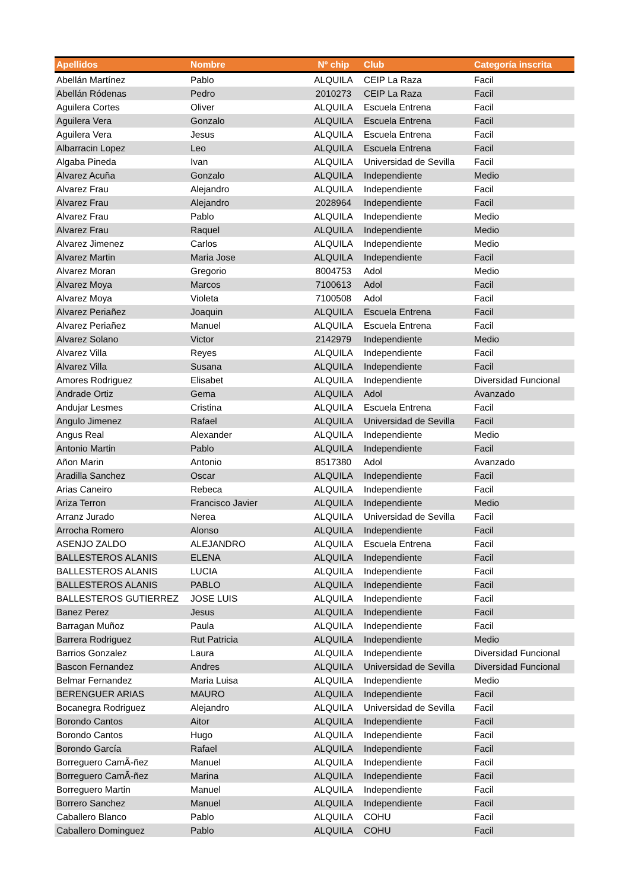| Apellidos | Nombre | Nº chip | Club | Categoría inscrita |
| --- | --- | --- | --- | --- |
| Abellán Martínez | Pablo | ALQUILA | CEIP La Raza | Facil |
| Abellán Ródenas | Pedro | 2010273 | CEIP La Raza | Facil |
| Aguilera Cortes | Oliver | ALQUILA | Escuela Entrena | Facil |
| Aguilera Vera | Gonzalo | ALQUILA | Escuela Entrena | Facil |
| Aguilera Vera | Jesus | ALQUILA | Escuela Entrena | Facil |
| Albarracin Lopez | Leo | ALQUILA | Escuela Entrena | Facil |
| Algaba Pineda | Ivan | ALQUILA | Universidad de Sevilla | Facil |
| Alvarez Acuña | Gonzalo | ALQUILA | Independiente | Medio |
| Alvarez Frau | Alejandro | ALQUILA | Independiente | Facil |
| Alvarez Frau | Alejandro | 2028964 | Independiente | Facil |
| Alvarez Frau | Pablo | ALQUILA | Independiente | Medio |
| Alvarez Frau | Raquel | ALQUILA | Independiente | Medio |
| Alvarez Jimenez | Carlos | ALQUILA | Independiente | Medio |
| Alvarez Martin | Maria Jose | ALQUILA | Independiente | Facil |
| Alvarez Moran | Gregorio | 8004753 | Adol | Medio |
| Alvarez Moya | Marcos | 7100613 | Adol | Facil |
| Alvarez Moya | Violeta | 7100508 | Adol | Facil |
| Alvarez Periañez | Joaquin | ALQUILA | Escuela Entrena | Facil |
| Alvarez Periañez | Manuel | ALQUILA | Escuela Entrena | Facil |
| Alvarez Solano | Victor | 2142979 | Independiente | Medio |
| Alvarez Villa | Reyes | ALQUILA | Independiente | Facil |
| Alvarez Villa | Susana | ALQUILA | Independiente | Facil |
| Amores Rodriguez | Elisabet | ALQUILA | Independiente | Diversidad Funcional |
| Andrade Ortiz | Gema | ALQUILA | Adol | Avanzado |
| Andujar Lesmes | Cristina | ALQUILA | Escuela Entrena | Facil |
| Angulo Jimenez | Rafael | ALQUILA | Universidad de Sevilla | Facil |
| Angus Real | Alexander | ALQUILA | Independiente | Medio |
| Antonio Martin | Pablo | ALQUILA | Independiente | Facil |
| Añon Marin | Antonio | 8517380 | Adol | Avanzado |
| Aradilla Sanchez | Oscar | ALQUILA | Independiente | Facil |
| Arias Caneiro | Rebeca | ALQUILA | Independiente | Facil |
| Ariza Terron | Francisco Javier | ALQUILA | Independiente | Medio |
| Arranz Jurado | Nerea | ALQUILA | Universidad de Sevilla | Facil |
| Arrocha Romero | Alonso | ALQUILA | Independiente | Facil |
| ASENJO ZALDO | ALEJANDRO | ALQUILA | Escuela Entrena | Facil |
| BALLESTEROS ALANIS | ELENA | ALQUILA | Independiente | Facil |
| BALLESTEROS ALANIS | LUCIA | ALQUILA | Independiente | Facil |
| BALLESTEROS ALANIS | PABLO | ALQUILA | Independiente | Facil |
| BALLESTEROS GUTIERREZ | JOSE LUIS | ALQUILA | Independiente | Facil |
| Banez Perez | Jesus | ALQUILA | Independiente | Facil |
| Barragan Muñoz | Paula | ALQUILA | Independiente | Facil |
| Barrera Rodriguez | Rut Patricia | ALQUILA | Independiente | Medio |
| Barrios Gonzalez | Laura | ALQUILA | Independiente | Diversidad Funcional |
| Bascon Fernandez | Andres | ALQUILA | Universidad de Sevilla | Diversidad Funcional |
| Belmar Fernandez | Maria Luisa | ALQUILA | Independiente | Medio |
| BERENGUER ARIAS | MAURO | ALQUILA | Independiente | Facil |
| Bocanegra Rodriguez | Alejandro | ALQUILA | Universidad de Sevilla | Facil |
| Borondo Cantos | Aitor | ALQUILA | Independiente | Facil |
| Borondo Cantos | Hugo | ALQUILA | Independiente | Facil |
| Borondo García | Rafael | ALQUILA | Independiente | Facil |
| Borreguero CamÃ-ñez | Manuel | ALQUILA | Independiente | Facil |
| Borreguero CamÃ-ñez | Marina | ALQUILA | Independiente | Facil |
| Borreguero Martin | Manuel | ALQUILA | Independiente | Facil |
| Borrero Sanchez | Manuel | ALQUILA | Independiente | Facil |
| Caballero Blanco | Pablo | ALQUILA | COHU | Facil |
| Caballero Dominguez | Pablo | ALQUILA | COHU | Facil |